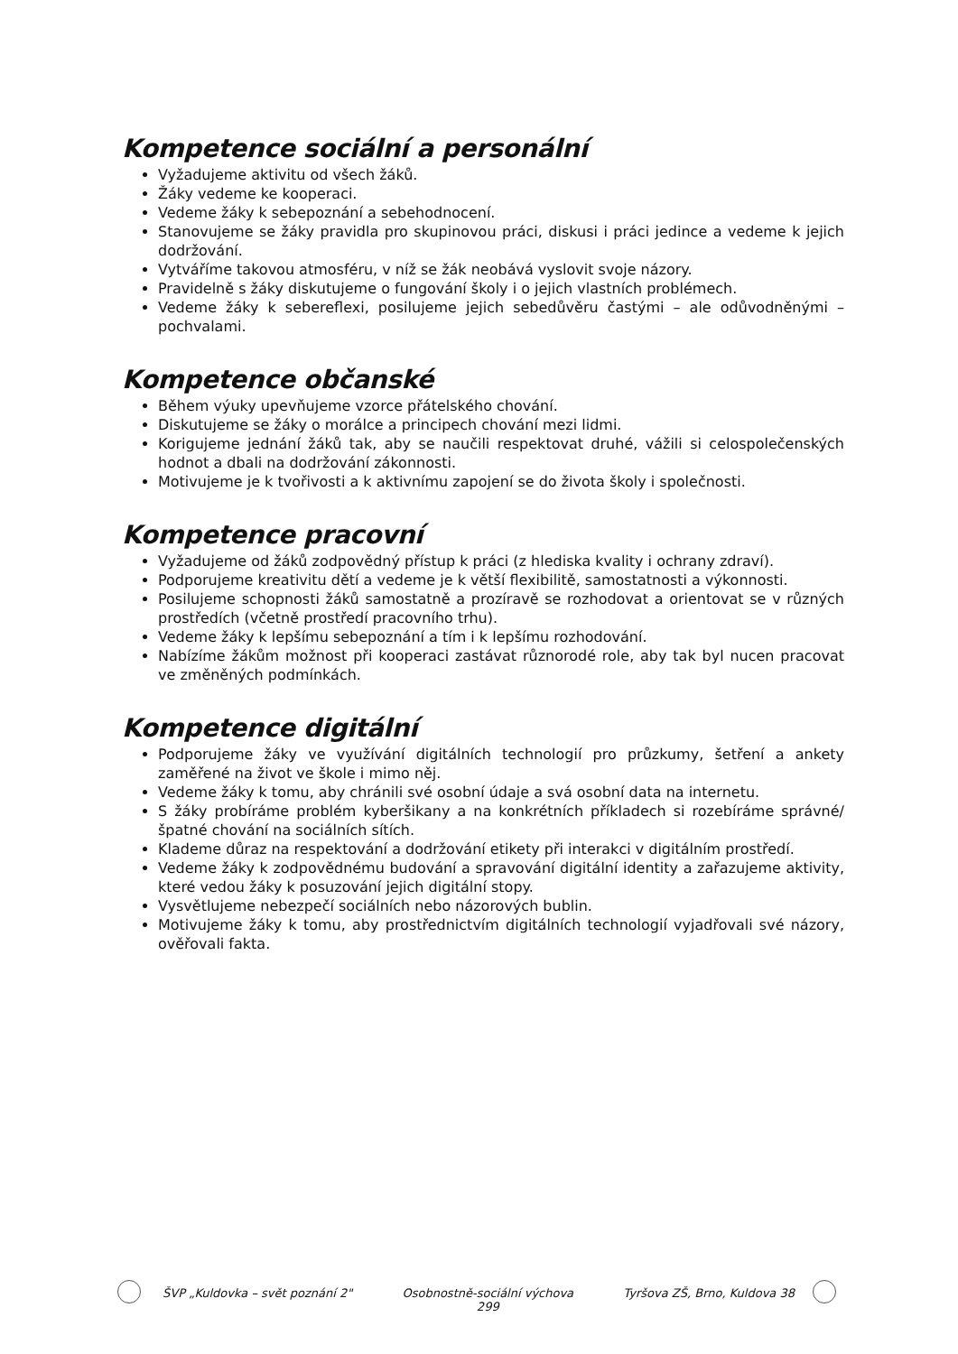Kompetence sociální a personální
Vyžadujeme aktivitu od všech žáků.
Žáky vedeme ke kooperaci.
Vedeme žáky k sebepoznání a sebehodnocení.
Stanovujeme se žáky pravidla pro skupinovou práci, diskusi i práci jedince a vedeme k jejich dodržování.
Vytváříme takovou atmosféru, v níž se žák neobává vyslovit svoje názory.
Pravidelně s žáky diskutujeme o fungování školy i o jejich vlastních problémech.
Vedeme žáky k sebereflexi, posilujeme jejich sebedůvěru častými – ale odůvodněnými – pochvalami.
Kompetence občanské
Během výuky upevňujeme vzorce přátelského chování.
Diskutujeme se žáky o morálce a principech chování mezi lidmi.
Korigujeme jednání žáků tak, aby se naučili respektovat druhé, vážili si celospolečenských hodnot a dbali na dodržování zákonnosti.
Motivujeme je k tvořivosti a k aktivnímu zapojení se do života školy i společnosti.
Kompetence pracovní
Vyžadujeme od žáků zodpovědný přístup k práci (z hlediska kvality i ochrany zdraví).
Podporujeme kreativitu dětí a vedeme je k větší flexibilitě, samostatnosti a výkonnosti.
Posilujeme schopnosti žáků samostatně a prozíravě se rozhodovat a orientovat se v různých prostředích (včetně prostředí pracovního trhu).
Vedeme žáky k lepšímu sebepoznání a tím i k lepšímu rozhodování.
Nabízíme žákům možnost při kooperaci zastávat různorodé role, aby tak byl nucen pracovat ve změněných podmínkách.
Kompetence digitální
Podporujeme žáky ve využívání digitálních technologií pro průzkumy, šetření a ankety zaměřené na život ve škole i mimo něj.
Vedeme žáky k tomu, aby chránili své osobní údaje a svá osobní data na internetu.
S žáky probíráme problém kyberšikany a na konkrétních příkladech si rozebíráme správné/špatné chování na sociálních sítích.
Klademe důraz na respektování a dodržování etikety při interakci v digitálním prostředí.
Vedeme žáky k zodpovědnému budování a spravování digitální identity a zařazujeme aktivity, které vedou žáky k posuzování jejich digitální stopy.
Vysvětlujeme nebezpečí sociálních nebo názorových bublin.
Motivujeme žáky k tomu, aby prostřednictvím digitálních technologií vyjadřovali své názory, ověřovali fakta.
ŠVP „Kuldovka – svět poznání 2" Osobnostně-sociální výchova
299 Tyršova ZŠ, Brno, Kuldova 38